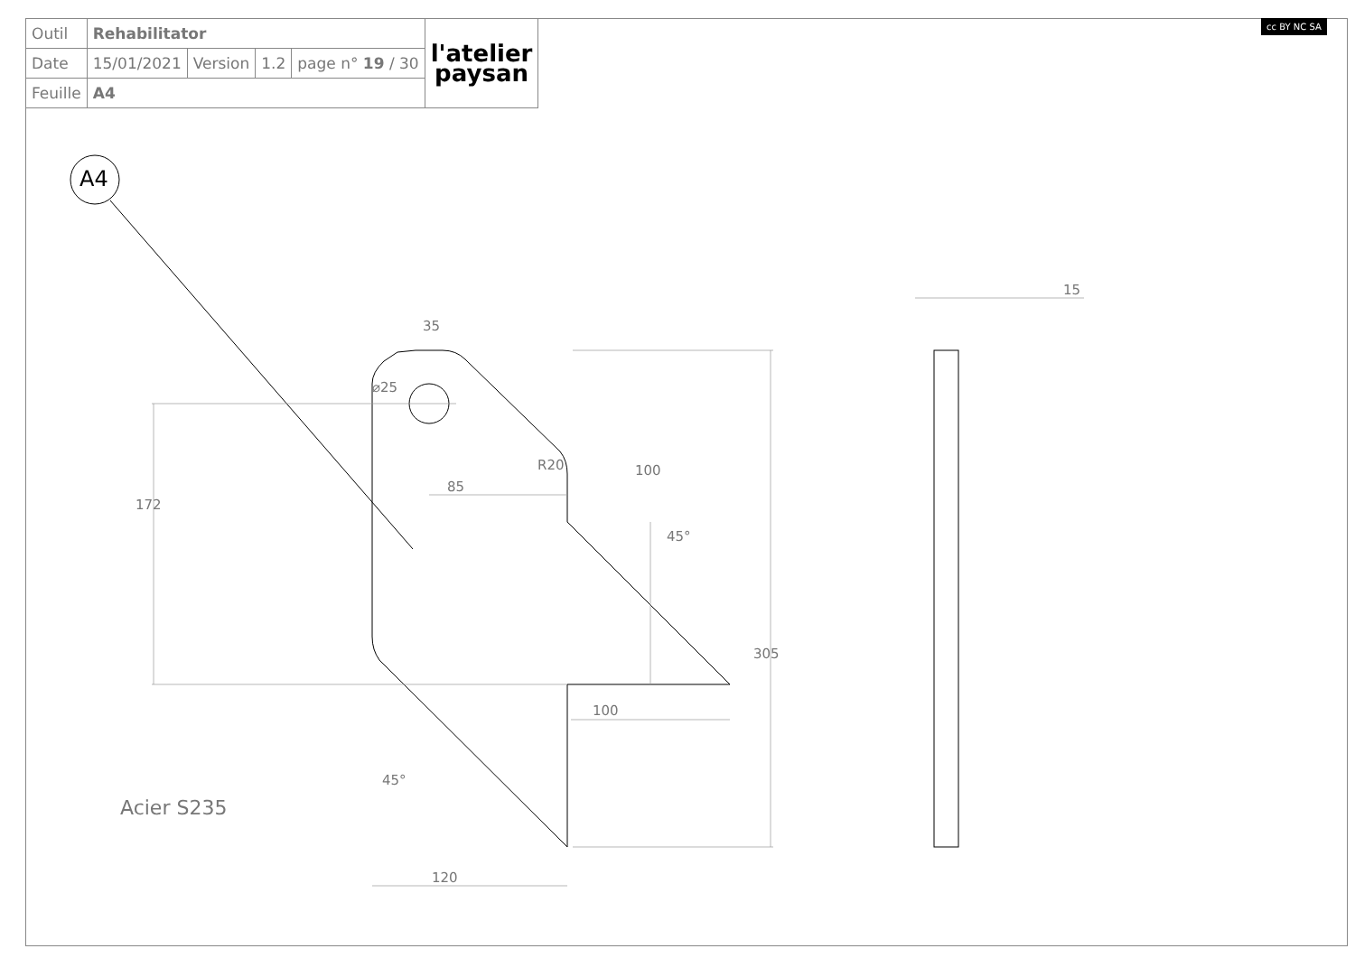| Outil | Rehabilitator | | | | l'atelier paysan |
| Date | 15/01/2021 | Version | 1.2 | page n° 19 / 30 | |
| Feuille | A4 | | | | |
cc BY NC SA
A4
35
⌀25
R20 100
85
172
45°
305
100
45°
Acier S235
120
15